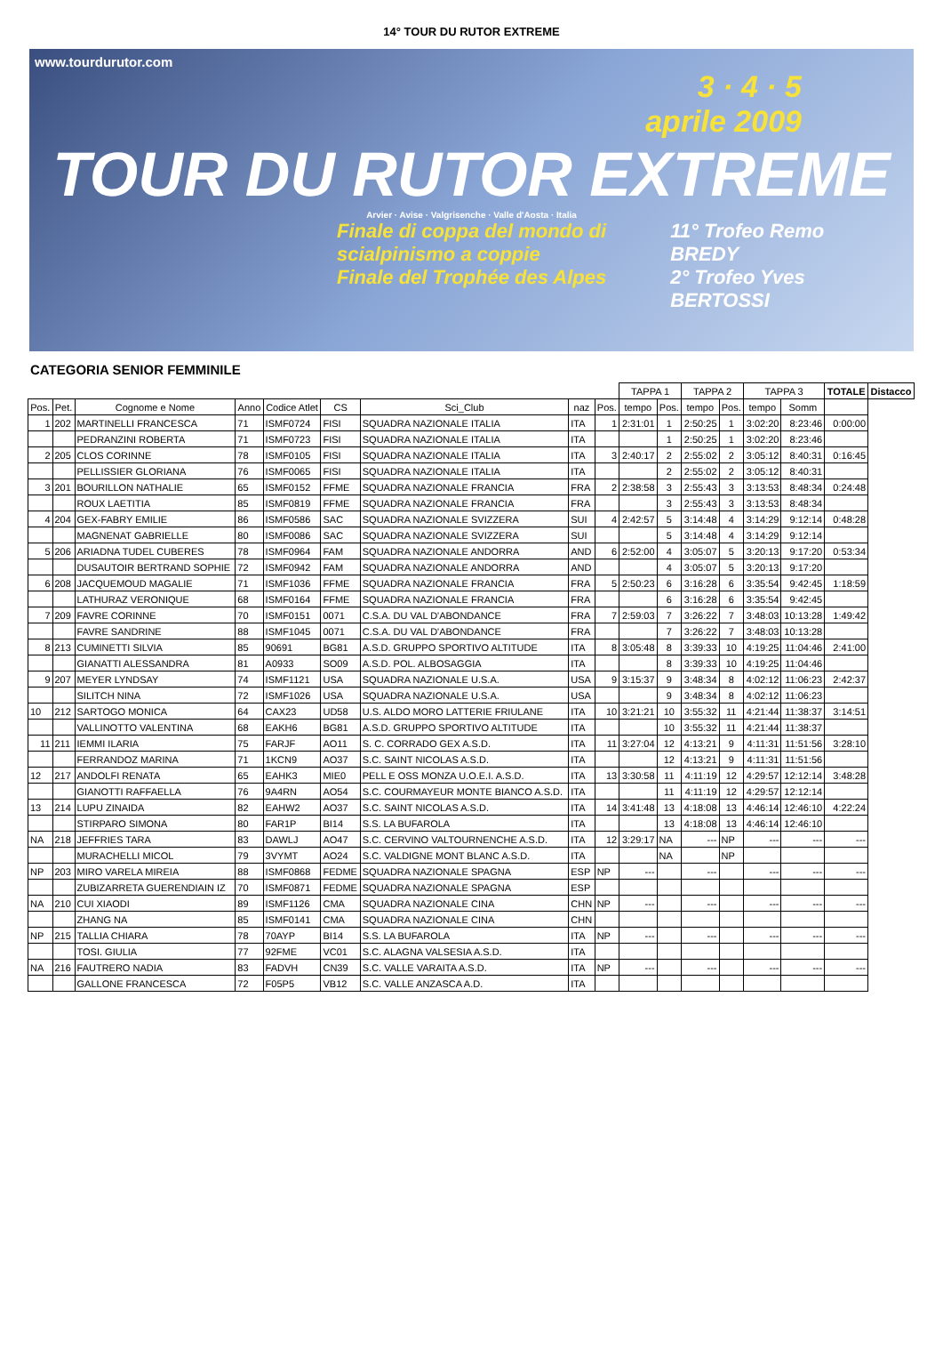14° TOUR DU RUTOR EXTREME
www.tourdurutor.com
3 · 4 · 5
aprile 2009
TOUR DU RUTOR EXTREME
Arvier · Avise · Valgrisenche · Valle d'Aosta · Italia
Finale di coppa del mondo di scialpinismo a coppie
Finale del Trophée des Alpes 11° Trofeo Remo BREDY
2° Trofeo Yves BERTOSSI
CATEGORIA SENIOR FEMMINILE
| | | | | | | | | | TAPPA 1 | | TAPPA 2 | | TAPPA 3 | | TOTALE | Distacco |
| --- | --- | --- | --- | --- | --- | --- | --- | --- | --- | --- | --- | --- | --- | --- | --- | --- |
| Pos. | Pet. | Cognome e Nome | Anno | Codice Atlet | CS | Sci_Club | naz | Pos. | tempo | Pos. | tempo | Pos. | tempo | Somm | | |
| 1 | 202 | MARTINELLI FRANCESCA | 71 | ISMF0724 | FISI | SQUADRA NAZIONALE ITALIA | ITA | 1 | 2:31:01 | 1 | 2:50:25 | 1 | 3:02:20 | 8:23:46 | 0:00:00 | |
| | | PEDRANZINI ROBERTA | 71 | ISMF0723 | FISI | SQUADRA NAZIONALE ITALIA | ITA | | | 1 | 2:50:25 | 1 | 3:02:20 | 8:23:46 | | |
| 2 | 205 | CLOS CORINNE | 78 | ISMF0105 | FISI | SQUADRA NAZIONALE ITALIA | ITA | 3 | 2:40:17 | 2 | 2:55:02 | 2 | 3:05:12 | 8:40:31 | 0:16:45 | |
| | | PELLISSIER GLORIANA | 76 | ISMF0065 | FISI | SQUADRA NAZIONALE ITALIA | ITA | | | 2 | 2:55:02 | 2 | 3:05:12 | 8:40:31 | | |
| 3 | 201 | BOURILLON NATHALIE | 65 | ISMF0152 | FFME | SQUADRA NAZIONALE FRANCIA | FRA | 2 | 2:38:58 | 3 | 2:55:43 | 3 | 3:13:53 | 8:48:34 | 0:24:48 | |
| | | ROUX LAETITIA | 85 | ISMF0819 | FFME | SQUADRA NAZIONALE FRANCIA | FRA | | | 3 | 2:55:43 | 3 | 3:13:53 | 8:48:34 | | |
| 4 | 204 | GEX-FABRY EMILIE | 86 | ISMF0586 | SAC | SQUADRA NAZIONALE SVIZZERA | SUI | 4 | 2:42:57 | 5 | 3:14:48 | 4 | 3:14:29 | 9:12:14 | 0:48:28 | |
| | | MAGNENAT GABRIELLE | 80 | ISMF0086 | SAC | SQUADRA NAZIONALE SVIZZERA | SUI | | | 5 | 3:14:48 | 4 | 3:14:29 | 9:12:14 | | |
| 5 | 206 | ARIADNA TUDEL CUBERES | 78 | ISMF0964 | FAM | SQUADRA NAZIONALE ANDORRA | AND | 6 | 2:52:00 | 4 | 3:05:07 | 5 | 3:20:13 | 9:17:20 | 0:53:34 | |
| | | DUSAUTOIR BERTRAND SOPHIE | 72 | ISMF0942 | FAM | SQUADRA NAZIONALE ANDORRA | AND | | | 4 | 3:05:07 | 5 | 3:20:13 | 9:17:20 | | |
| 6 | 208 | JACQUEMOUD MAGALIE | 71 | ISMF1036 | FFME | SQUADRA NAZIONALE FRANCIA | FRA | 5 | 2:50:23 | 6 | 3:16:28 | 6 | 3:35:54 | 9:42:45 | 1:18:59 | |
| | | LATHURAZ VERONIQUE | 68 | ISMF0164 | FFME | SQUADRA NAZIONALE FRANCIA | FRA | | | 6 | 3:16:28 | 6 | 3:35:54 | 9:42:45 | | |
| 7 | 209 | FAVRE CORINNE | 70 | ISMF0151 | 0071 | C.S.A. DU VAL D'ABONDANCE | FRA | 7 | 2:59:03 | 7 | 3:26:22 | 7 | 3:48:03 | 10:13:28 | 1:49:42 | |
| | | FAVRE SANDRINE | 88 | ISMF1045 | 0071 | C.S.A. DU VAL D'ABONDANCE | FRA | | | 7 | 3:26:22 | 7 | 3:48:03 | 10:13:28 | | |
| 8 | 213 | CUMINETTI SILVIA | 85 | 90691 | BG81 | A.S.D. GRUPPO SPORTIVO ALTITUDE | ITA | 8 | 3:05:48 | 8 | 3:39:33 | 10 | 4:19:25 | 11:04:46 | 2:41:00 | |
| | | GIANATTI ALESSANDRA | 81 | A0933 | SO09 | A.S.D. POL. ALBOSAGGIA | ITA | | | 8 | 3:39:33 | 10 | 4:19:25 | 11:04:46 | | |
| 9 | 207 | MEYER LYNDSAY | 74 | ISMF1121 | USA | SQUADRA NAZIONALE U.S.A. | USA | 9 | 3:15:37 | 9 | 3:48:34 | 8 | 4:02:12 | 11:06:23 | 2:42:37 | |
| | | SILITCH NINA | 72 | ISMF1026 | USA | SQUADRA NAZIONALE U.S.A. | USA | | | 9 | 3:48:34 | 8 | 4:02:12 | 11:06:23 | | |
| 10 | 212 | SARTOGO MONICA | 64 | CAX23 | UD58 | U.S. ALDO MORO LATTERIE FRIULANE | ITA | 10 | 3:21:21 | 10 | 3:55:32 | 11 | 4:21:44 | 11:38:37 | 3:14:51 | |
| | | VALLINOTTO VALENTINA | 68 | EAKH6 | BG81 | A.S.D. GRUPPO SPORTIVO ALTITUDE | ITA | | | 10 | 3:55:32 | 11 | 4:21:44 | 11:38:37 | | |
| 11 | 211 | IEMMI ILARIA | 75 | FARJF | AO11 | S. C. CORRADO GEX A.S.D. | ITA | 11 | 3:27:04 | 12 | 4:13:21 | 9 | 4:11:31 | 11:51:56 | 3:28:10 | |
| | | FERRANDOZ MARINA | 71 | 1KCN9 | AO37 | S.C. SAINT NICOLAS A.S.D. | ITA | | | 12 | 4:13:21 | 9 | 4:11:31 | 11:51:56 | | |
| 12 | 217 | ANDOLFI RENATA | 65 | EAHK3 | MIE0 | PELL E OSS MONZA U.O.E.I. A.S.D. | ITA | 13 | 3:30:58 | 11 | 4:11:19 | 12 | 4:29:57 | 12:12:14 | 3:48:28 | |
| | | GIANOTTI RAFFAELLA | 76 | 9A4RN | AO54 | S.C. COURMAYEUR MONTE BIANCO A.S.D. | ITA | | | 11 | 4:11:19 | 12 | 4:29:57 | 12:12:14 | | |
| 13 | 214 | LUPU ZINAIDA | 82 | EAHW2 | AO37 | S.C. SAINT NICOLAS A.S.D. | ITA | 14 | 3:41:48 | 13 | 4:18:08 | 13 | 4:46:14 | 12:46:10 | 4:22:24 | |
| | | STIRPARO SIMONA | 80 | FAR1P | BI14 | S.S. LA BUFAROLA | ITA | | | 13 | 4:18:08 | 13 | 4:46:14 | 12:46:10 | | |
| NA | 218 | JEFFRIES TARA | 83 | DAWLJ | AO47 | S.C. CERVINO VALTOURNENCHE A.S.D. | ITA | 12 | 3:29:17 | NA | --- | NP | --- | --- | --- | |
| | | MURACHELLI MICOL | 79 | 3VYMT | AO24 | S.C. VALDIGNE MONT BLANC A.S.D. | ITA | | | NA | | NP | | | | |
| NP | 203 | MIRO VARELA MIREIA | 88 | ISMF0868 | FEDME | SQUADRA NAZIONALE SPAGNA | ESP | NP | --- | | --- | | --- | --- | --- | |
| | | ZUBIZARRETA GUERENDIAIN IZ | 70 | ISMF0871 | FEDME | SQUADRA NAZIONALE SPAGNA | ESP | | | | | | | | | |
| NA | 210 | CUI XIAODI | 89 | ISMF1126 | CMA | SQUADRA NAZIONALE CINA | CHN | NP | --- | | --- | | --- | --- | --- | |
| | | ZHANG NA | 85 | ISMF0141 | CMA | SQUADRA NAZIONALE CINA | CHN | | | | | | | | | |
| NP | 215 | TALLIA CHIARA | 78 | 70AYP | BI14 | S.S. LA BUFAROLA | ITA | NP | --- | | --- | | --- | --- | --- | |
| | | TOSI. GIULIA | 77 | 92FME | VC01 | S.C. ALAGNA VALSESIA A.S.D. | ITA | | | | | | | | | |
| NA | 216 | FAUTRERO NADIA | 83 | FADVH | CN39 | S.C. VALLE VARAITA A.S.D. | ITA | NP | --- | | --- | | --- | --- | --- | |
| | | GALLONE FRANCESCA | 72 | F05P5 | VB12 | S.C. VALLE ANZASCA A.D. | ITA | | | | | | | | | |